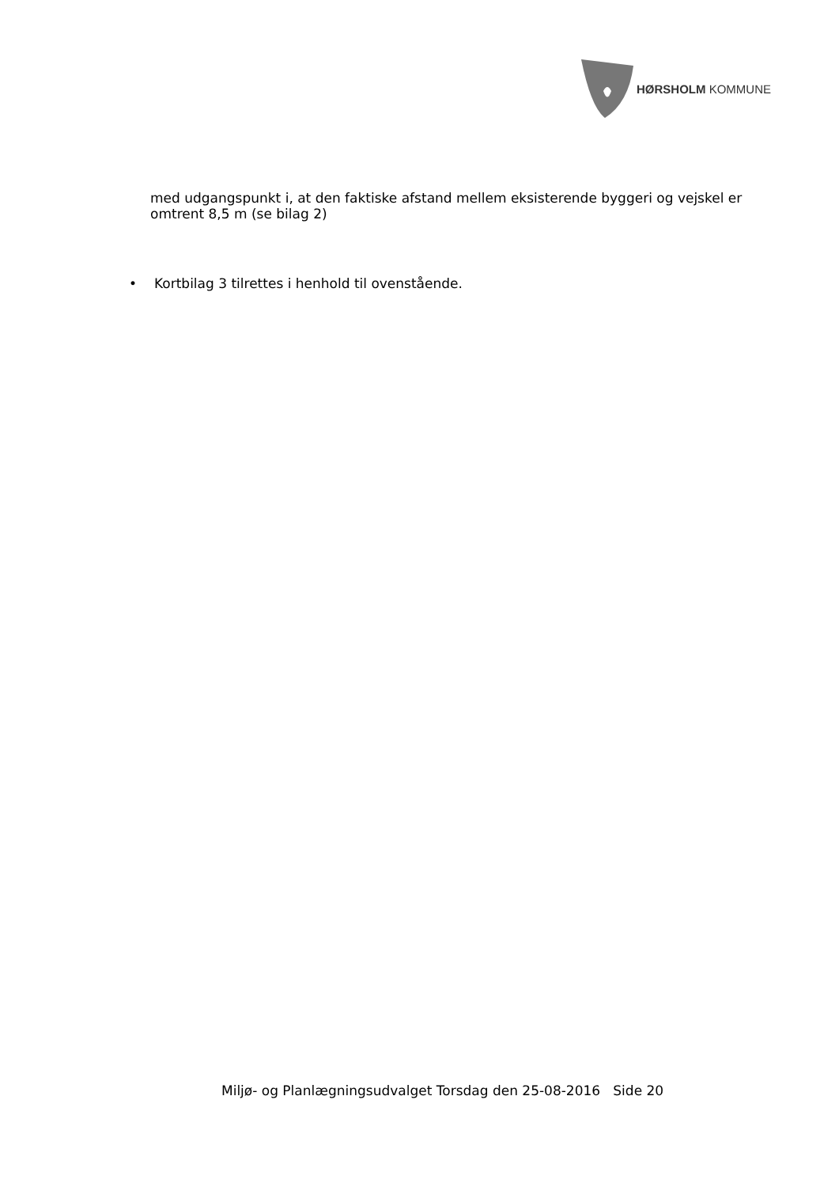HØRSHOLM KOMMUNE
med udgangspunkt i, at den faktiske afstand mellem eksisterende byggeri og vejskel er omtrent 8,5 m (se bilag 2)
• Kortbilag 3 tilrettes i henhold til ovenstående.
Miljø- og Planlægningsudvalget Torsdag den 25-08-2016 Side 20